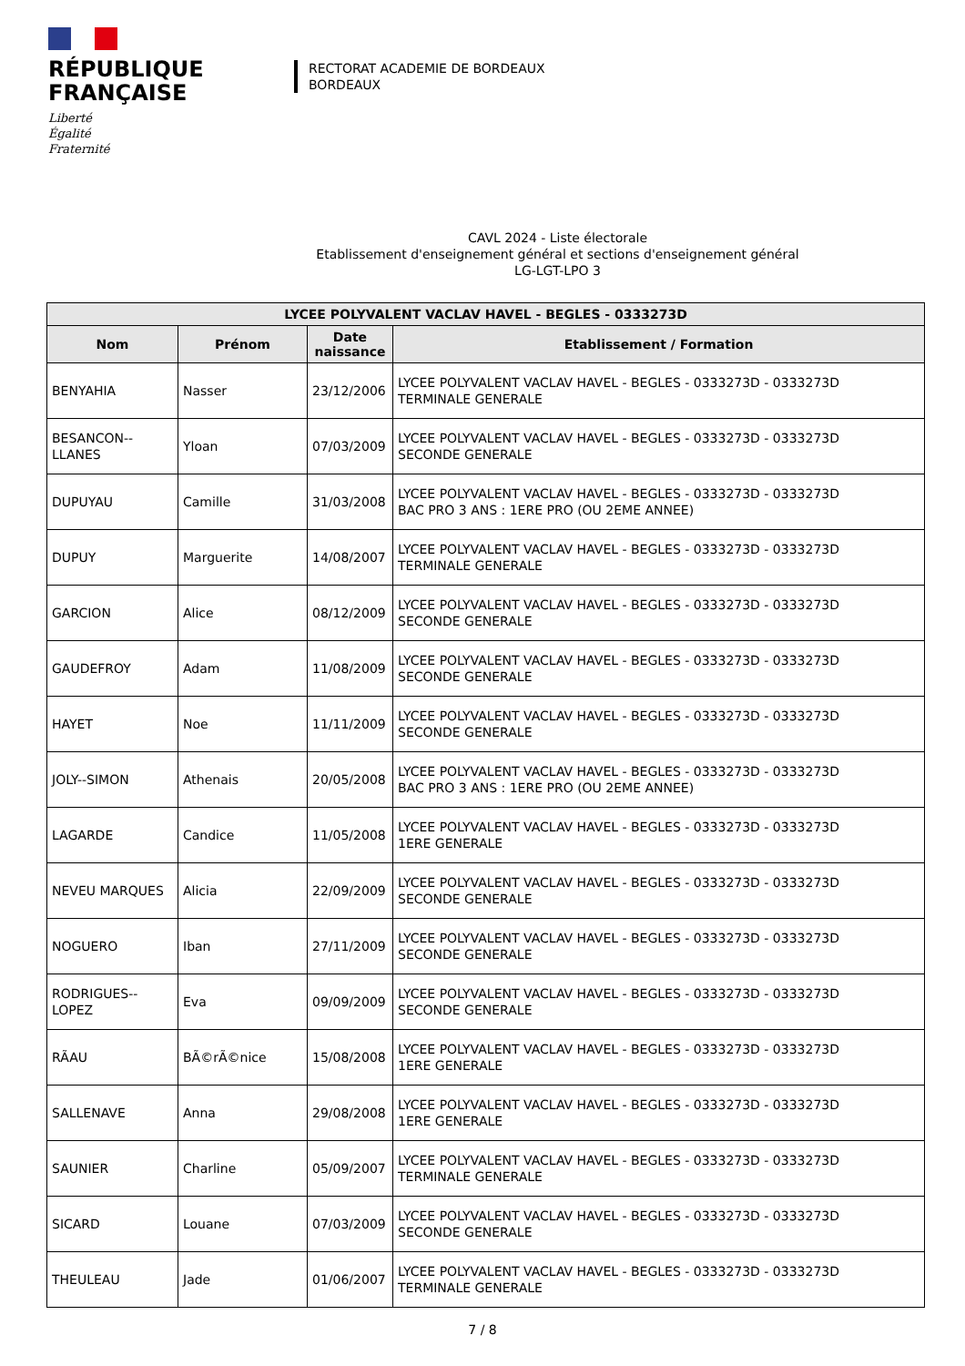RÉPUBLIQUE
FRANÇAISE
Liberté
Égalité
Fraternité
RECTORAT ACADEMIE DE BORDEAUX
BORDEAUX
CAVL 2024 - Liste électorale
Etablissement d'enseignement général et sections d'enseignement général
LG-LGT-LPO 3
| LYCEE POLYVALENT VACLAV HAVEL - BEGLES - 0333273D | | | |
| --- | --- | --- | --- |
| Nom | Prénom | Date naissance | Etablissement / Formation |
| BENYAHIA | Nasser | 23/12/2006 | LYCEE POLYVALENT VACLAV HAVEL - BEGLES - 0333273D - 0333273D TERMINALE GENERALE |
| BESANCON--LLANES | Yloan | 07/03/2009 | LYCEE POLYVALENT VACLAV HAVEL - BEGLES - 0333273D - 0333273D SECONDE GENERALE |
| DUPUYAU | Camille | 31/03/2008 | LYCEE POLYVALENT VACLAV HAVEL - BEGLES - 0333273D - 0333273D BAC PRO 3 ANS : 1ERE PRO (OU 2EME ANNEE) |
| DUPUY | Marguerite | 14/08/2007 | LYCEE POLYVALENT VACLAV HAVEL - BEGLES - 0333273D - 0333273D TERMINALE GENERALE |
| GARCION | Alice | 08/12/2009 | LYCEE POLYVALENT VACLAV HAVEL - BEGLES - 0333273D - 0333273D SECONDE GENERALE |
| GAUDEFROY | Adam | 11/08/2009 | LYCEE POLYVALENT VACLAV HAVEL - BEGLES - 0333273D - 0333273D SECONDE GENERALE |
| HAYET | Noe | 11/11/2009 | LYCEE POLYVALENT VACLAV HAVEL - BEGLES - 0333273D - 0333273D SECONDE GENERALE |
| JOLY--SIMON | Athenais | 20/05/2008 | LYCEE POLYVALENT VACLAV HAVEL - BEGLES - 0333273D - 0333273D BAC PRO 3 ANS : 1ERE PRO (OU 2EME ANNEE) |
| LAGARDE | Candice | 11/05/2008 | LYCEE POLYVALENT VACLAV HAVEL - BEGLES - 0333273D - 0333273D 1ERE GENERALE |
| NEVEU MARQUES | Alicia | 22/09/2009 | LYCEE POLYVALENT VACLAV HAVEL - BEGLES - 0333273D - 0333273D SECONDE GENERALE |
| NOGUERO | Iban | 27/11/2009 | LYCEE POLYVALENT VACLAV HAVEL - BEGLES - 0333273D - 0333273D SECONDE GENERALE |
| RODRIGUES--LOPEZ | Eva | 09/09/2009 | LYCEE POLYVALENT VACLAV HAVEL - BEGLES - 0333273D - 0333273D SECONDE GENERALE |
| RÃAU | BÃ©rÃ©nice | 15/08/2008 | LYCEE POLYVALENT VACLAV HAVEL - BEGLES - 0333273D - 0333273D 1ERE GENERALE |
| SALLENAVE | Anna | 29/08/2008 | LYCEE POLYVALENT VACLAV HAVEL - BEGLES - 0333273D - 0333273D 1ERE GENERALE |
| SAUNIER | Charline | 05/09/2007 | LYCEE POLYVALENT VACLAV HAVEL - BEGLES - 0333273D - 0333273D TERMINALE GENERALE |
| SICARD | Louane | 07/03/2009 | LYCEE POLYVALENT VACLAV HAVEL - BEGLES - 0333273D - 0333273D SECONDE GENERALE |
| THEULEAU | Jade | 01/06/2007 | LYCEE POLYVALENT VACLAV HAVEL - BEGLES - 0333273D - 0333273D TERMINALE GENERALE |
7 / 8